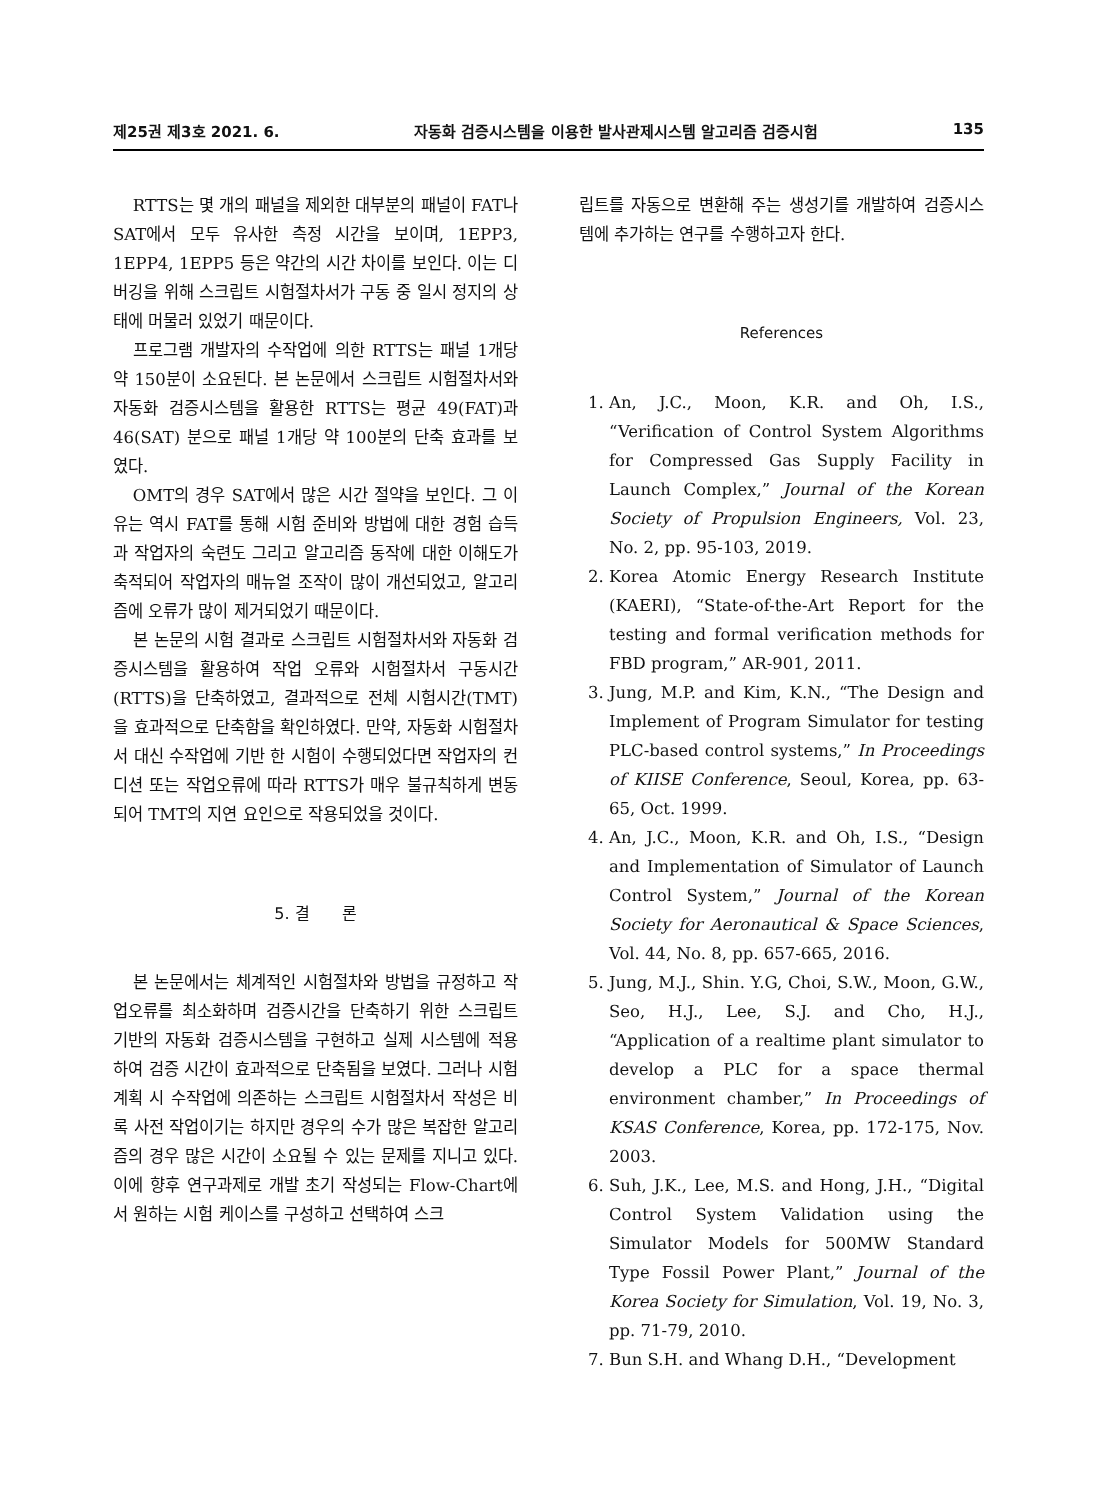제25권 제3호 2021. 6. 자동화 검증시스템을 이용한 발사관제시스템 알고리즘 검증시험 135
RTTS는 몇 개의 패널을 제외한 대부분의 패널이 FAT나 SAT에서 모두 유사한 측정 시간을 보이며, 1EPP3, 1EPP4, 1EPP5 등은 약간의 시간 차이를 보인다. 이는 디버깅을 위해 스크립트 시험절차서가 구동 중 일시 정지의 상태에 머물러 있었기 때문이다.
프로그램 개발자의 수작업에 의한 RTTS는 패널 1개당 약 150분이 소요된다. 본 논문에서 스크립트 시험절차서와 자동화 검증시스템을 활용한 RTTS는 평균 49(FAT)과 46(SAT) 분으로 패널 1개당 약 100분의 단축 효과를 보였다.
OMT의 경우 SAT에서 많은 시간 절약을 보인다. 그 이유는 역시 FAT를 통해 시험 준비와 방법에 대한 경험 습득과 작업자의 숙련도 그리고 알고리즘 동작에 대한 이해도가 축적되어 작업자의 매뉴얼 조작이 많이 개선되었고, 알고리즘에 오류가 많이 제거되었기 때문이다.
본 논문의 시험 결과로 스크립트 시험절차서와 자동화 검증시스템을 활용하여 작업 오류와 시험절차서 구동시간(RTTS)을 단축하였고, 결과적으로 전체 시험시간(TMT)을 효과적으로 단축함을 확인하였다. 만약, 자동화 시험절차서 대신 수작업에 기반 한 시험이 수행되었다면 작업자의 컨디션 또는 작업오류에 따라 RTTS가 매우 불규칙하게 변동되어 TMT의 지연 요인으로 작용되었을 것이다.
5. 결　　론
본 논문에서는 체계적인 시험절차와 방법을 규정하고 작업오류를 최소화하며 검증시간을 단축하기 위한 스크립트 기반의 자동화 검증시스템을 구현하고 실제 시스템에 적용하여 검증 시간이 효과적으로 단축됨을 보였다. 그러나 시험 계획 시 수작업에 의존하는 스크립트 시험절차서 작성은 비록 사전 작업이기는 하지만 경우의 수가 많은 복잡한 알고리즘의 경우 많은 시간이 소요될 수 있는 문제를 지니고 있다. 이에 향후 연구과제로 개발 초기 작성되는 Flow-Chart에서 원하는 시험 케이스를 구성하고 선택하여 스크
립트를 자동으로 변환해 주는 생성기를 개발하여 검증시스템에 추가하는 연구를 수행하고자 한다.
References
1. An, J.C., Moon, K.R. and Oh, I.S., “Verification of Control System Algorithms for Compressed Gas Supply Facility in Launch Complex,” Journal of the Korean Society of Propulsion Engineers, Vol. 23, No. 2, pp. 95-103, 2019.
2. Korea Atomic Energy Research Institute (KAERI), “State-of-the-Art Report for the testing and formal verification methods for FBD program,” AR-901, 2011.
3. Jung, M.P. and Kim, K.N., “The Design and Implement of Program Simulator for testing PLC-based control systems,” In Proceedings of KIISE Conference, Seoul, Korea, pp. 63-65, Oct. 1999.
4. An, J.C., Moon, K.R. and Oh, I.S., “Design and Implementation of Simulator of Launch Control System,” Journal of the Korean Society for Aeronautical & Space Sciences, Vol. 44, No. 8, pp. 657-665, 2016.
5. Jung, M.J., Shin. Y.G, Choi, S.W., Moon, G.W., Seo, H.J., Lee, S.J. and Cho, H.J., “Application of a realtime plant simulator to develop a PLC for a space thermal environment chamber,” In Proceedings of KSAS Conference, Korea, pp. 172-175, Nov. 2003.
6. Suh, J.K., Lee, M.S. and Hong, J.H., “Digital Control System Validation using the Simulator Models for 500MW Standard Type Fossil Power Plant,” Journal of the Korea Society for Simulation, Vol. 19, No. 3, pp. 71-79, 2010.
7. Bun S.H. and Whang D.H., “Development